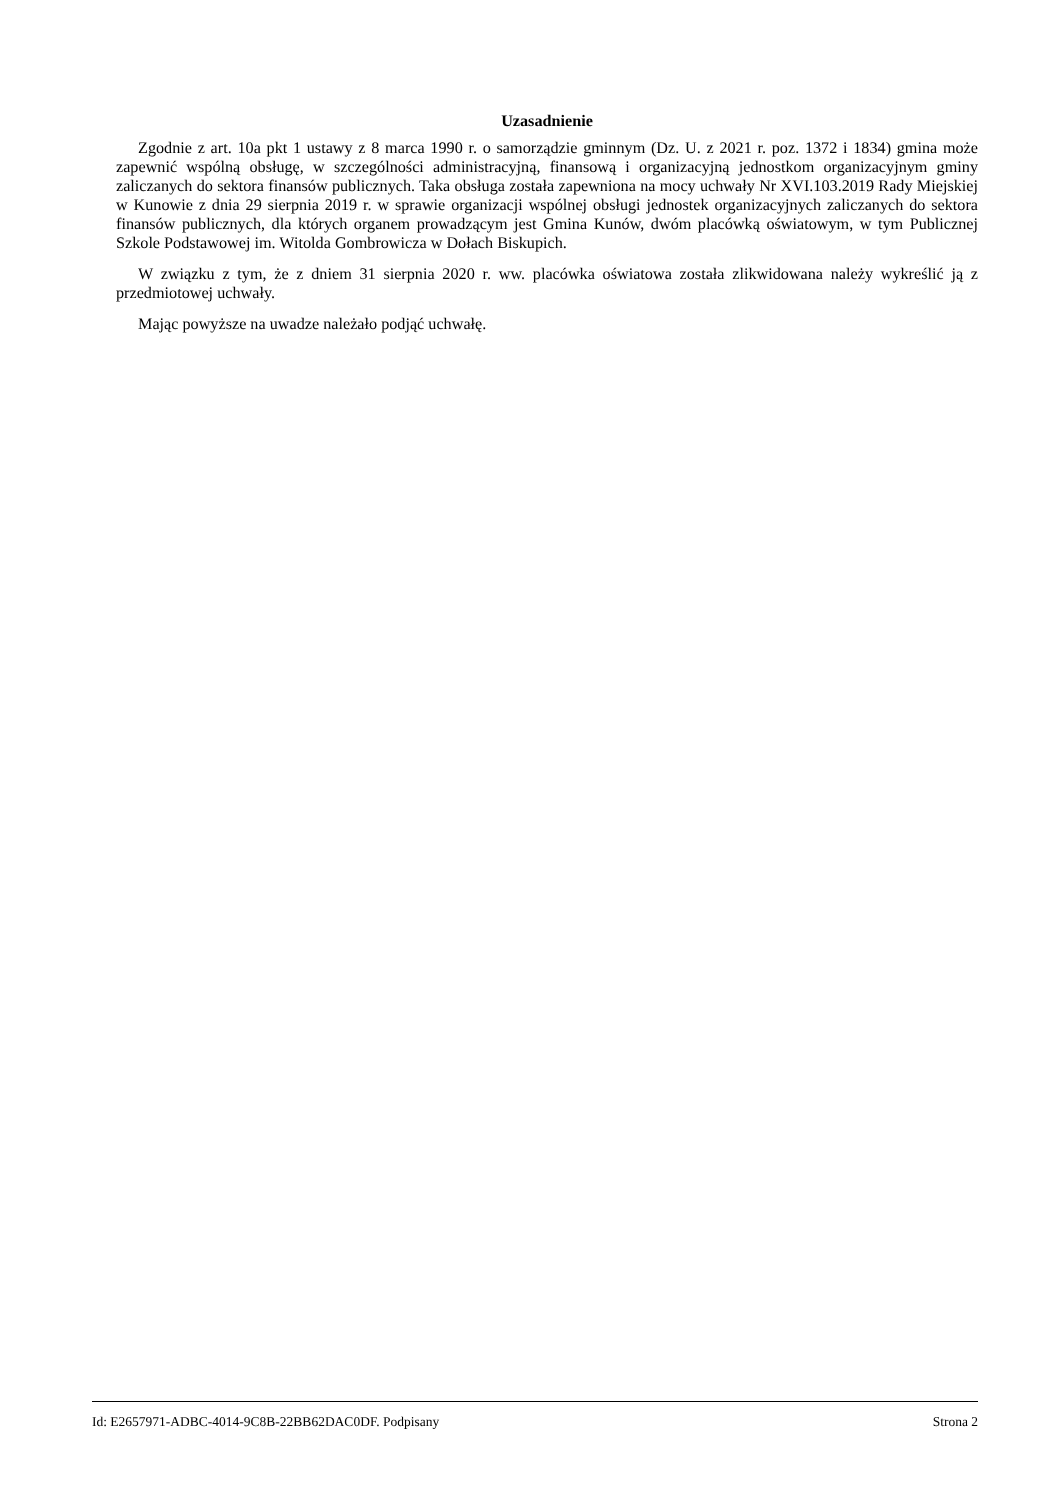Uzasadnienie
Zgodnie z art. 10a pkt 1 ustawy z 8 marca 1990 r. o samorządzie gminnym (Dz. U. z 2021 r. poz. 1372 i 1834) gmina może zapewnić wspólną obsługę, w szczególności administracyjną, finansową i organizacyjną jednostkom organizacyjnym gminy zaliczanych do sektora finansów publicznych. Taka obsługa została zapewniona na mocy uchwały Nr XVI.103.2019 Rady Miejskiej w Kunowie z dnia 29 sierpnia 2019 r. w sprawie organizacji wspólnej obsługi jednostek organizacyjnych zaliczanych do sektora finansów publicznych, dla których organem prowadzącym jest Gmina Kunów, dwóm placówką oświatowym, w tym Publicznej Szkole Podstawowej im. Witolda Gombrowicza w Dołach Biskupich.
W związku z tym, że z dniem 31 sierpnia 2020 r. ww. placówka oświatowa została zlikwidowana należy wykreślić ją z przedmiotowej uchwały.
Mając powyższe na uwadze należało podjąć uchwałę.
Id: E2657971-ADBC-4014-9C8B-22BB62DAC0DF. Podpisany Strona 2